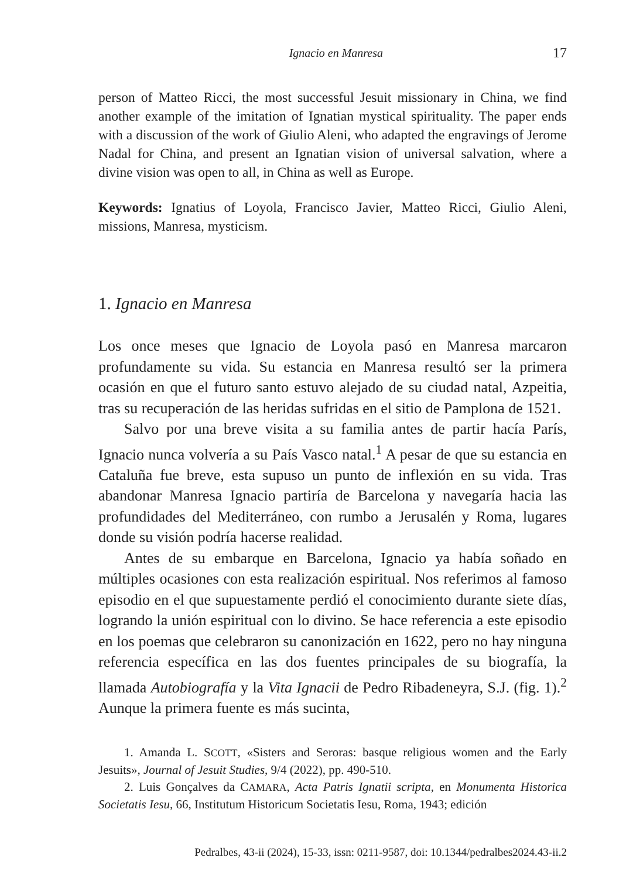Ignacio en Manresa 17
person of Matteo Ricci, the most successful Jesuit missionary in China, we find another example of the imitation of Ignatian mystical spirituality. The paper ends with a discussion of the work of Giulio Aleni, who adapted the engravings of Jerome Nadal for China, and present an Ignatian vision of universal salvation, where a divine vision was open to all, in China as well as Europe.
Keywords: Ignatius of Loyola, Francisco Javier, Matteo Ricci, Giulio Aleni, missions, Manresa, mysticism.
1. Ignacio en Manresa
Los once meses que Ignacio de Loyola pasó en Manresa marcaron profundamente su vida. Su estancia en Manresa resultó ser la primera ocasión en que el futuro santo estuvo alejado de su ciudad natal, Azpeitia, tras su recuperación de las heridas sufridas en el sitio de Pamplona de 1521.
Salvo por una breve visita a su familia antes de partir hacía París, Ignacio nunca volvería a su País Vasco natal.<sup>1</sup> A pesar de que su estancia en Cataluña fue breve, esta supuso un punto de inflexión en su vida. Tras abandonar Manresa Ignacio partiría de Barcelona y navegaría hacia las profundidades del Mediterráneo, con rumbo a Jerusalén y Roma, lugares donde su visión podría hacerse realidad.
Antes de su embarque en Barcelona, Ignacio ya había soñado en múltiples ocasiones con esta realización espiritual. Nos referimos al famoso episodio en el que supuestamente perdió el conocimiento durante siete días, logrando la unión espiritual con lo divino. Se hace referencia a este episodio en los poemas que celebraron su canonización en 1622, pero no hay ninguna referencia específica en las dos fuentes principales de su biografía, la llamada Autobiografía y la Vita Ignacii de Pedro Ribadeneyra, S.J. (fig. 1).<sup>2</sup> Aunque la primera fuente es más sucinta,
1. Amanda L. SCOTT, «Sisters and Seroras: basque religious women and the Early Jesuits», Journal of Jesuit Studies, 9/4 (2022), pp. 490-510.
2. Luis Gonçalves da CAMARA, Acta Patris Ignatii scripta, en Monumenta Historica Societatis Iesu, 66, Institutum Historicum Societatis Iesu, Roma, 1943; edición
Pedralbes, 43-ii (2024), 15-33, issn: 0211-9587, doi: 10.1344/pedralbes2024.43-ii.2